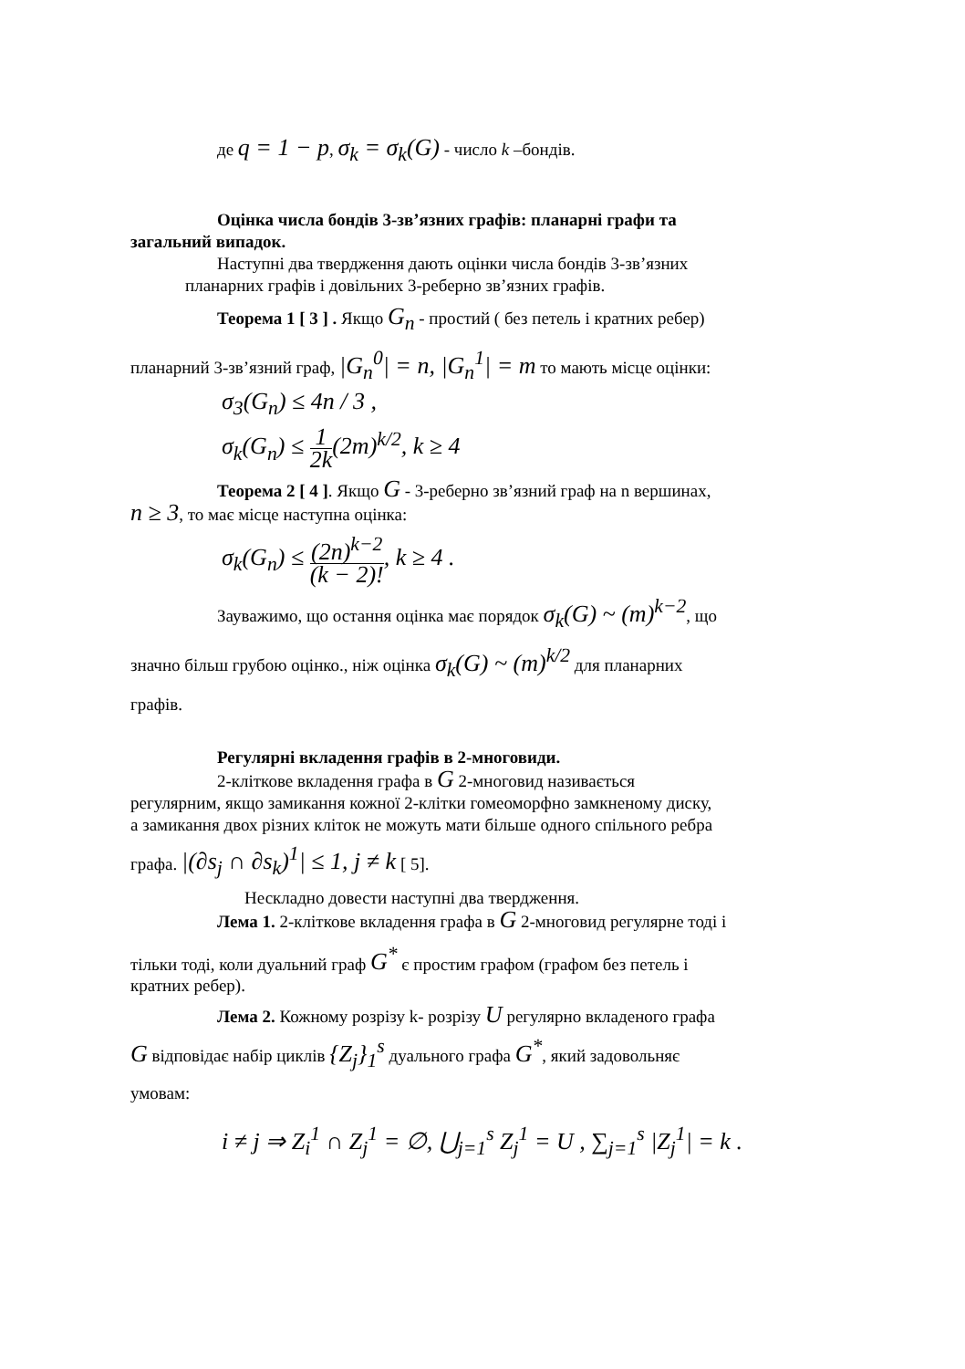де q = 1 − p, σ<sub>k</sub> = σ<sub>k</sub>(G) - число k –бондів.
Оцінка числа бондів 3-зв’язних графів: планарні графи та
загальний випадок.
Наступні два твердження дають оцінки числа бондів 3-зв’язних
планарних графів і довільних 3-реберно зв’язних графів.
Теорема 1 [ 3 ] . Якщо G<sub>n</sub> - простий ( без петель і кратних ребер)
планарний 3-зв’язний граф, |G<sub>n</sub><sup>0</sup>| = n, |G<sub>n</sub><sup>1</sup>| = m то мають місце оцінки:
σ<sub>3</sub>(G<sub>n</sub>) ≤ 4n / 3 ,
σ<sub>k</sub>(G<sub>n</sub>) ≤ 1 2k(2m)<sup>k/2</sup>, k ≥ 4
Теорема 2 [ 4 ]. Якщо G - 3-реберно зв’язний граф на n вершинах,
n ≥ 3, то має місце наступна оцінка:
σ<sub>k</sub>(G<sub>n</sub>) ≤ (2n)<sup>k−2</sup> (k − 2)!, k ≥ 4 .
Зауважимо, що остання оцінка має порядок σ<sub>k</sub>(G) ~ (m)<sup>k−2</sup>, що
значно більш грубою оцінко., ніж оцінка σ<sub>k</sub>(G) ~ (m)<sup>k/2</sup> для планарних
графів.
Регулярні вкладення графів в 2-многовиди.
2-кліткове вкладення графа в G 2-многовид називається
регулярним, якщо замикання кожної 2-клітки гомеоморфно замкненому диску,
а замикання двох різних кліток не можуть мати більше одного спільного ребра
графа. |(∂s<sub>j</sub> ∩ ∂s<sub>k</sub>)<sup>1</sup>| ≤ 1, j ≠ k [ 5].
Нескладно довести наступні два твердження.
Лема 1. 2-кліткове вкладення графа в G 2-многовид регулярне тоді і
тільки тоді, коли дуальний граф G<sup>*</sup> є простим графом (графом без петель і
кратних ребер).
Лема 2. Кожному розрізу k- розрізу U регулярно вкладеного графа
G відповідає набір циклів {Z<sub>j</sub>}<sub>1</sub><sup>s</sup> дуального графа G<sup>*</sup>, який задовольняє
умовам:
i ≠ j ⇒ Z<sub>i</sub><sup>1</sup> ∩ Z<sub>j</sub><sup>1</sup> = ∅, ⋃<sub>j=1</sub><sup>s</sup> Z<sub>j</sub><sup>1</sup> = U , ∑<sub>j=1</sub><sup>s</sup> |Z<sub>j</sub><sup>1</sup>| = k .